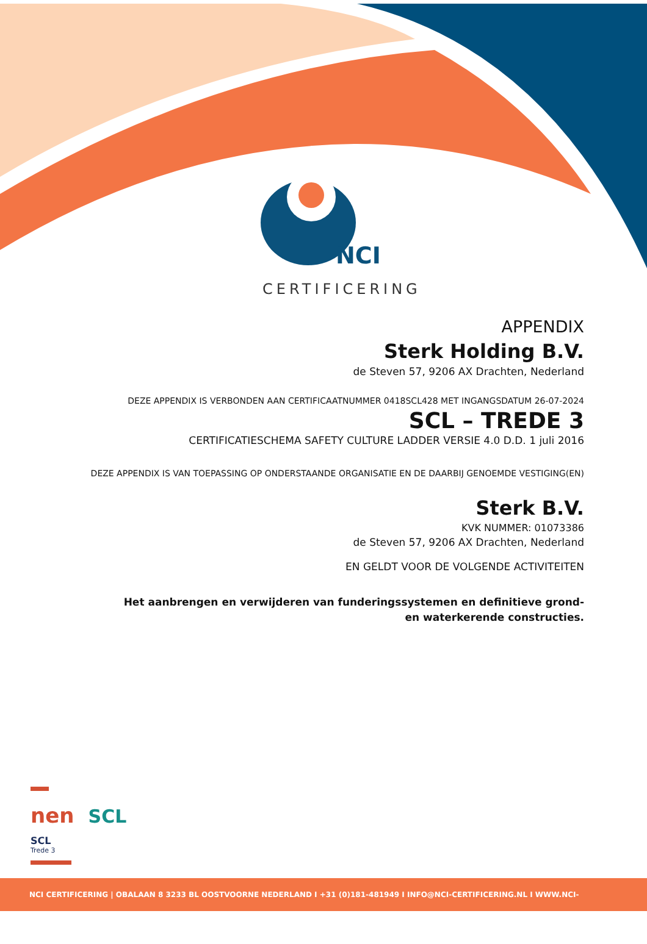NCI
CERTIFICERING
APPENDIX
Sterk Holding B.V.
de Steven 57, 9206 AX Drachten, Nederland
DEZE APPENDIX IS VERBONDEN AAN CERTIFICAATNUMMER 0418SCL428 MET INGANGSDATUM 26-07-2024
SCL – TREDE 3
CERTIFICATIESCHEMA SAFETY CULTURE LADDER VERSIE 4.0 D.D. 1 juli 2016
DEZE APPENDIX IS VAN TOEPASSING OP ONDERSTAANDE ORGANISATIE EN DE DAARBIJ GENOEMDE VESTIGING(EN)
Sterk B.V.
KVK NUMMER: 01073386
de Steven 57, 9206 AX Drachten, Nederland
EN GELDT VOOR DE VOLGENDE ACTIVITEITEN
Het aanbrengen en verwijderen van funderingssystemen en definitieve grond-
en waterkerende constructies.
nen SCL
SCL
Trede 3
NCI CERTIFICERING | OBALAAN 8 3233 BL OOSTVOORNE NEDERLAND I +31 (0)181-481949 I INFO@NCI-CERTIFICERING.NL I WWW.NCI-CERTIFICERING.NL